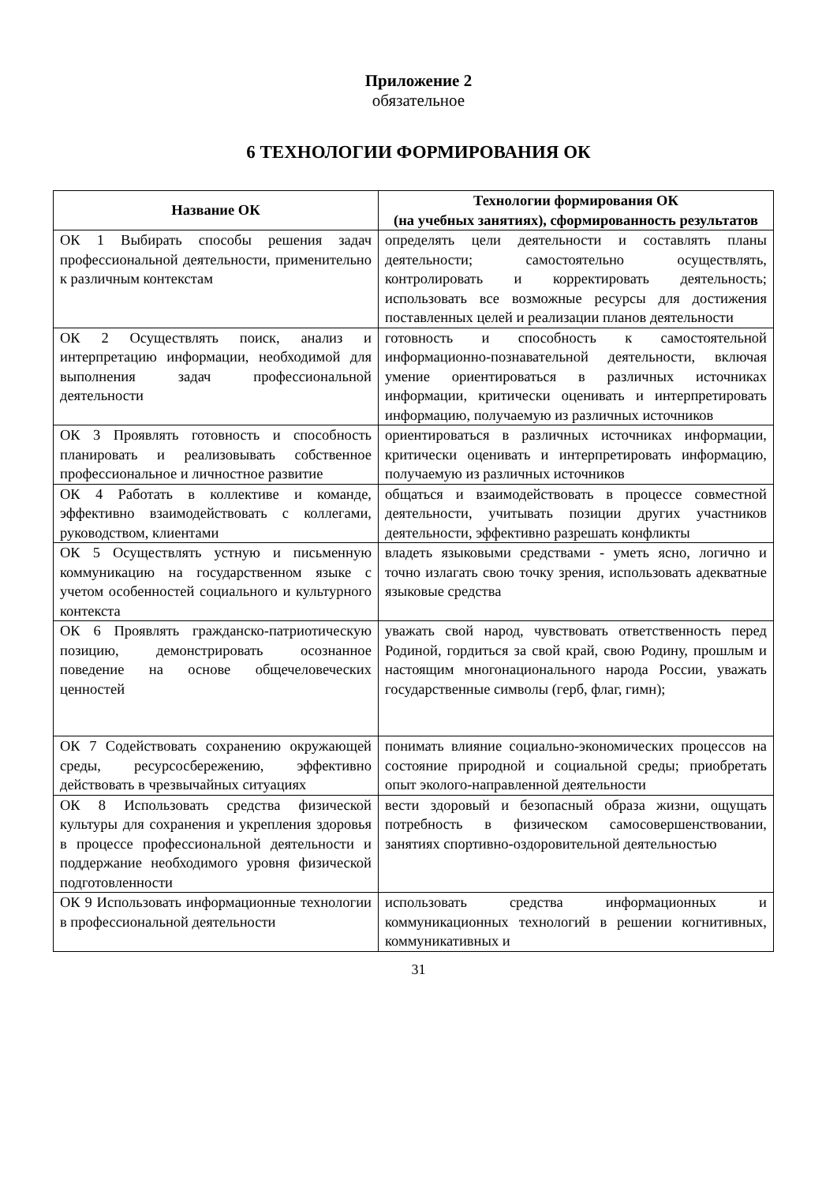Приложение 2
обязательное
6 ТЕХНОЛОГИИ ФОРМИРОВАНИЯ ОК
| Название ОК | Технологии формирования ОК (на учебных занятиях), сформированность результатов |
| --- | --- |
| ОК 1 Выбирать способы решения задач профессиональной деятельности, применительно к различным контекстам | определять цели деятельности и составлять планы деятельности; самостоятельно осуществлять, контролировать и корректировать деятельность; использовать все возможные ресурсы для достижения поставленных целей и реализации планов деятельности |
| ОК 2 Осуществлять поиск, анализ и интерпретацию информации, необходимой для выполнения задач профессиональной деятельности | готовность и способность к самостоятельной информационно-познавательной деятельности, включая умение ориентироваться в различных источниках информации, критически оценивать и интерпретировать информацию, получаемую из различных источников |
| ОК 3 Проявлять готовность и способность планировать и реализовывать собственное профессиональное и личностное развитие | ориентироваться в различных источниках информации, критически оценивать и интерпретировать информацию, получаемую из различных источников |
| ОК 4 Работать в коллективе и команде, эффективно взаимодействовать с коллегами, руководством, клиентами | общаться и взаимодействовать в процессе совместной деятельности, учитывать позиции других участников деятельности, эффективно разрешать конфликты |
| ОК 5 Осуществлять устную и письменную коммуникацию на государственном языке с учетом особенностей социального и культурного контекста | владеть языковыми средствами - уметь ясно, логично и точно излагать свою точку зрения, использовать адекватные языковые средства |
| ОК 6 Проявлять гражданско-патриотическую позицию, демонстрировать осознанное поведение на основе общечеловеческих ценностей | уважать свой народ, чувствовать ответственность перед Родиной, гордиться за свой край, свою Родину, прошлым и настоящим многонационального народа России, уважать государственные символы (герб, флаг, гимн); |
| ОК 7 Содействовать сохранению окружающей среды, ресурсосбережению, эффективно действовать в чрезвычайных ситуациях | понимать влияние социально-экономических процессов на состояние природной и социальной среды; приобретать опыт эколого-направленной деятельности |
| ОК 8 Использовать средства физической культуры для сохранения и укрепления здоровья в процессе профессиональной деятельности и поддержание необходимого уровня физической подготовленности | вести здоровый и безопасный образа жизни, ощущать потребность в физическом самосовершенствовании, занятиях спортивно-оздоровительной деятельностью |
| ОК 9 Использовать информационные технологии в профессиональной деятельности | использовать средства информационных и коммуникационных технологий в решении когнитивных, коммуникативных и |
31